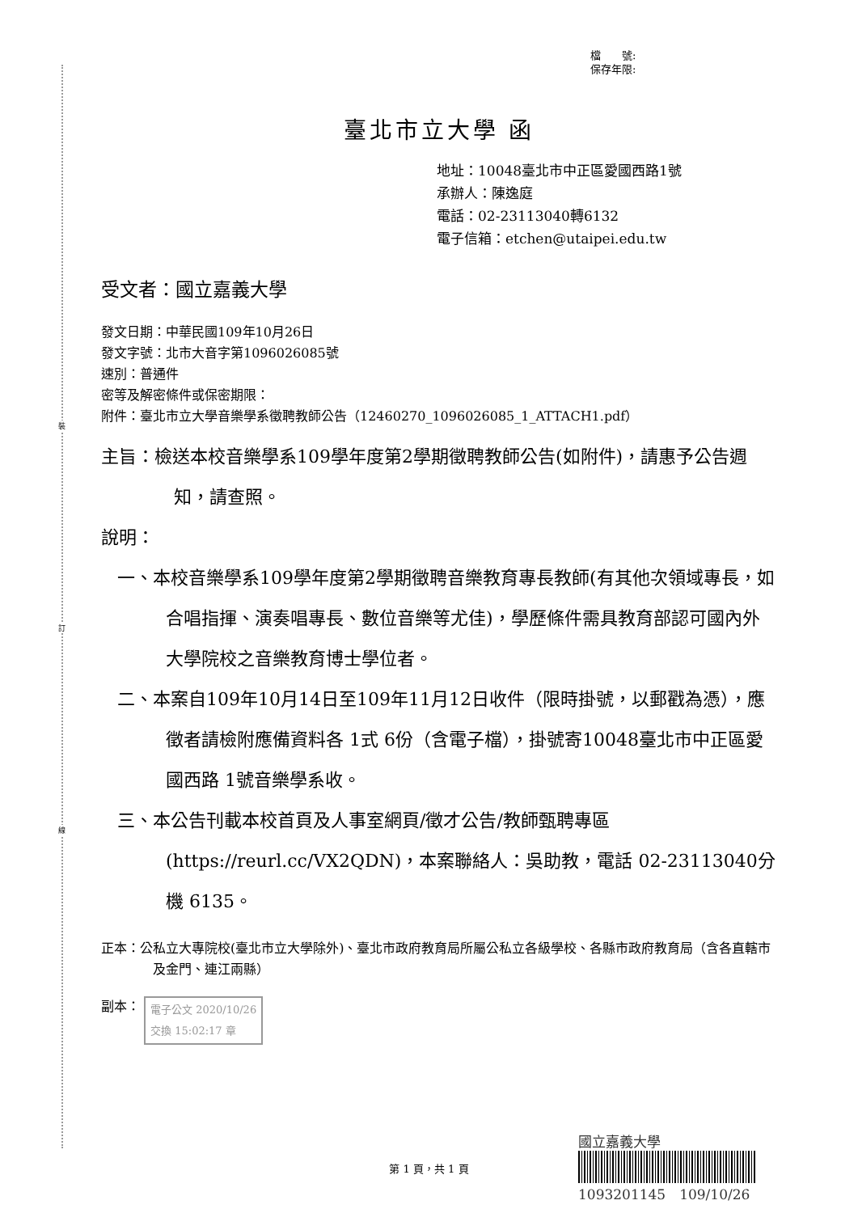裝
訂
線
檔　　號:
保存年限:
臺北市立大學 函
地址：10048臺北市中正區愛國西路1號
承辦人：陳逸庭
電話：02-23113040轉6132
電子信箱：etchen@utaipei.edu.tw
受文者：國立嘉義大學
發文日期：中華民國109年10月26日
發文字號：北市大音字第1096026085號
速別：普通件
密等及解密條件或保密期限：
附件：臺北市立大學音樂學系徵聘教師公告（12460270_1096026085_1_ATTACH1.pdf）
主旨：檢送本校音樂學系109學年度第2學期徵聘教師公告(如附件)，請惠予公告週知，請查照。
說明：
一、本校音樂學系109學年度第2學期徵聘音樂教育專長教師(有其他次領域專長，如合唱指揮、演奏唱專長、數位音樂等尤佳)，學歷條件需具教育部認可國內外大學院校之音樂教育博士學位者。
二、本案自109年10月14日至109年11月12日收件（限時掛號，以郵戳為憑），應徵者請檢附應備資料各 1式 6份（含電子檔），掛號寄10048臺北市中正區愛國西路 1號音樂學系收。
三、本公告刊載本校首頁及人事室網頁/徵才公告/教師甄聘專區(https://reurl.cc/VX2QDN)，本案聯絡人：吳助教，電話 02-23113040分機 6135。
正本：公私立大專院校(臺北市立大學除外)、臺北市政府教育局所屬公私立各級學校、各縣市政府教育局（含各直轄市及金門、連江兩縣）
副本： 電子公文 2020/10/26
交換 15:02:17 章
第 1 頁，共 1 頁
國立嘉義大學
1093201145　109/10/26